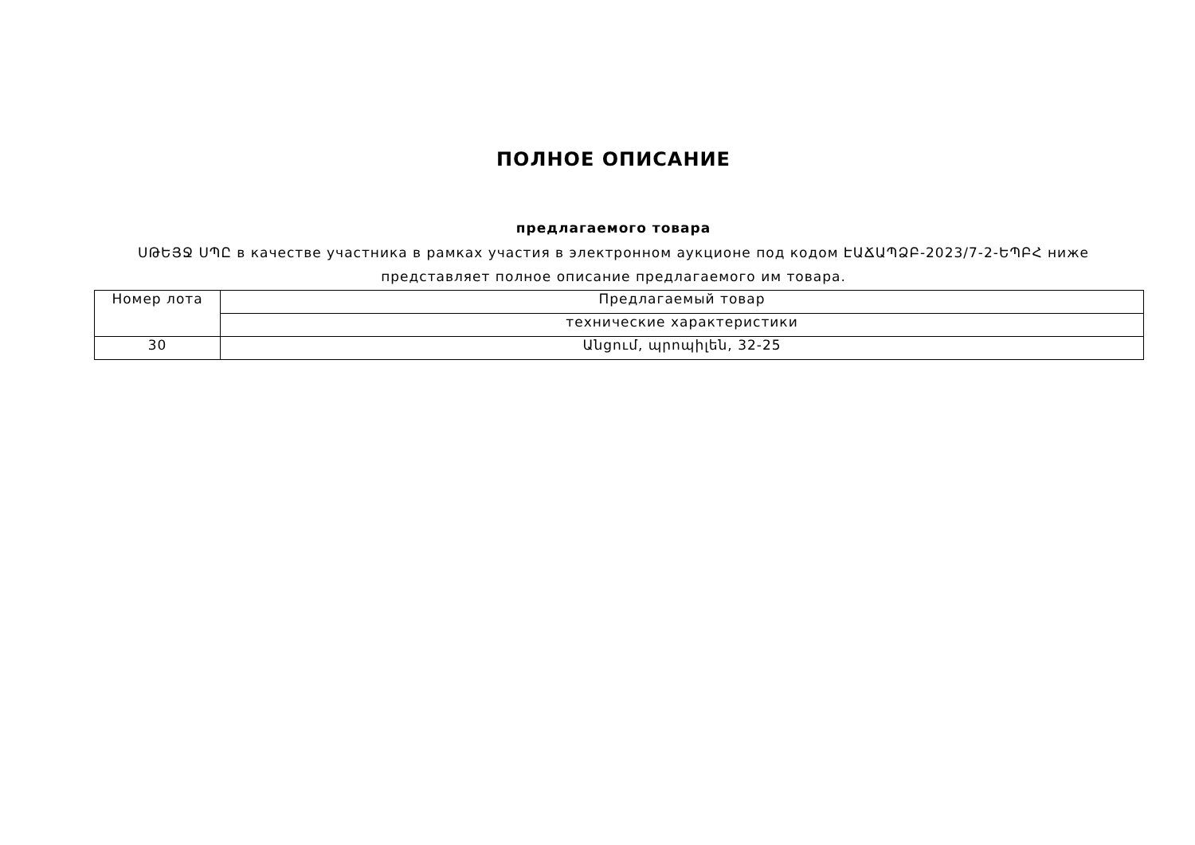ПОЛНОЕ ОПИСАНИЕ
предлагаемого товара
ՍԹԵՅՋ ՍՊԸ в качестве участника в рамках участия в электронном аукционе под кодом ԷԱՃԱՊՁԲ-2023/7-2-ԵՊԲՀ ниже представляет полное описание предлагаемого им товара.
| Номер лота | Предлагаемый товар |
| | технические характеристики |
| 30 | Անցում, պրոպիլեն, 32-25 |